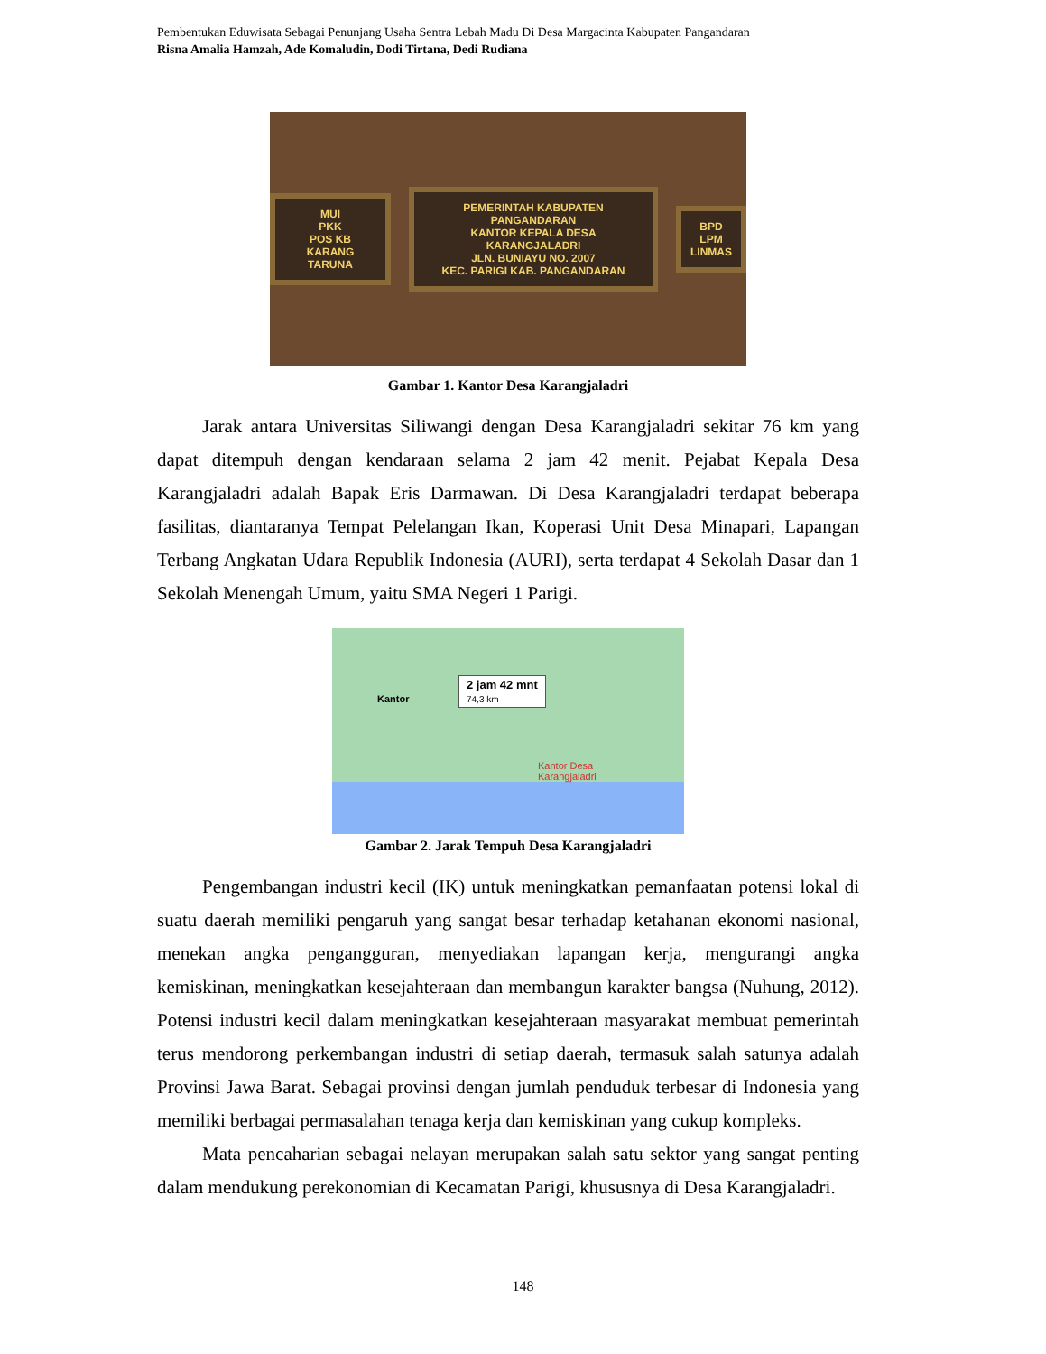Pembentukan Eduwisata Sebagai Penunjang Usaha Sentra Lebah Madu Di Desa Margacinta Kabupaten Pangandaran
Risna Amalia Hamzah, Ade Komaludin, Dodi Tirtana, Dedi Rudiana
MUI
PKK
POS KB
KARANG TARUNA
PEMERINTAH KABUPATEN PANGANDARAN
KANTOR KEPALA DESA
KARANGJALADRI
JLN. BUNIAYU NO. 2007
KEC. PARIGI KAB. PANGANDARAN
BPD
LPM
LINMAS
Gambar 1. Kantor Desa Karangjaladri
Jarak antara Universitas Siliwangi dengan Desa Karangjaladri sekitar 76 km yang dapat ditempuh dengan kendaraan selama 2 jam 42 menit. Pejabat Kepala Desa Karangjaladri adalah Bapak Eris Darmawan. Di Desa Karangjaladri terdapat beberapa fasilitas, diantaranya Tempat Pelelangan Ikan, Koperasi Unit Desa Minapari, Lapangan Terbang Angkatan Udara Republik Indonesia (AURI), serta terdapat 4 Sekolah Dasar dan 1 Sekolah Menengah Umum, yaitu SMA Negeri 1 Parigi.
2 jam 42 mnt
74,3 km
Kantor
Kantor Desa
Karangjaladri
Gambar 2. Jarak Tempuh Desa Karangjaladri
Pengembangan industri kecil (IK) untuk meningkatkan pemanfaatan potensi lokal di suatu daerah memiliki pengaruh yang sangat besar terhadap ketahanan ekonomi nasional, menekan angka pengangguran, menyediakan lapangan kerja, mengurangi angka kemiskinan, meningkatkan kesejahteraan dan membangun karakter bangsa (Nuhung, 2012). Potensi industri kecil dalam meningkatkan kesejahteraan masyarakat membuat pemerintah terus mendorong perkembangan industri di setiap daerah, termasuk salah satunya adalah Provinsi Jawa Barat. Sebagai provinsi dengan jumlah penduduk terbesar di Indonesia yang memiliki berbagai permasalahan tenaga kerja dan kemiskinan yang cukup kompleks.
Mata pencaharian sebagai nelayan merupakan salah satu sektor yang sangat penting dalam mendukung perekonomian di Kecamatan Parigi, khususnya di Desa Karangjaladri.
148